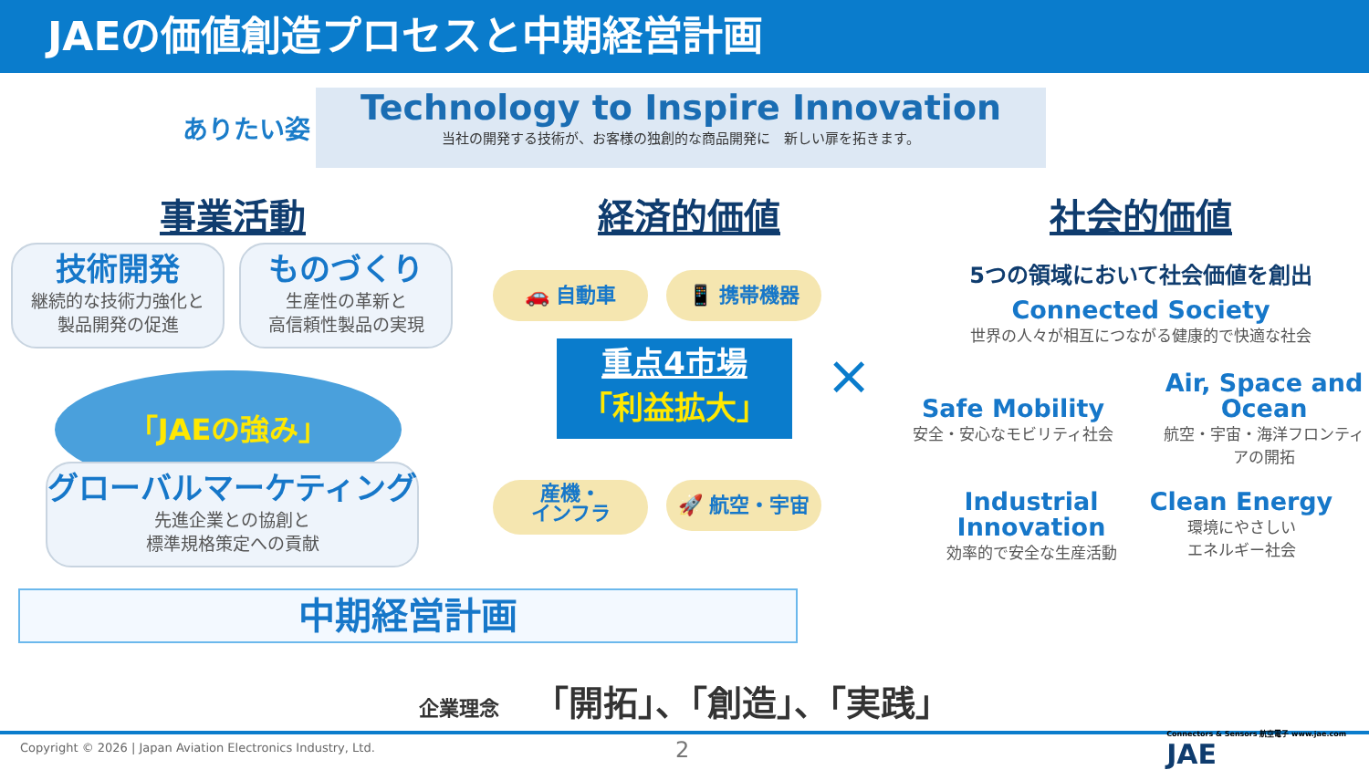JAEの価値創造プロセスと中期経営計画
ありたい姿
Technology to Inspire Innovation
当社の開発する技術が、お客様の独創的な商品開発に　新しい扉を拓きます。
事業活動
技術開発
継続的な技術力強化と
製品開発の促進
ものづくり
生産性の革新と
高信頼性製品の実現
「JAEの強み」
グローバルマーケティング
先進企業との協創と
標準規格策定への貢献
経済的価値
🚗 自動車 📱 携帯機器
重点4市場
「利益拡大」
×
産機・
インフラ
🚀 航空・宇宙
社会的価値
5つの領域において社会価値を創出
Connected Society
世界の人々が相互につながる健康的で快適な社会
Safe Mobility
安全・安心なモビリティ社会
Air, Space and Ocean
航空・宇宙・海洋フロンティアの開拓
Industrial Innovation
効率的で安全な生産活動
Clean Energy
環境にやさしい
エネルギー社会
中期経営計画
企業理念 「開拓」、「創造」、「実践」
Copyright © 2026 | Japan Aviation Electronics Industry, Ltd.
2
Connectors & Sensors 航空電子 www.jae.com
JAE